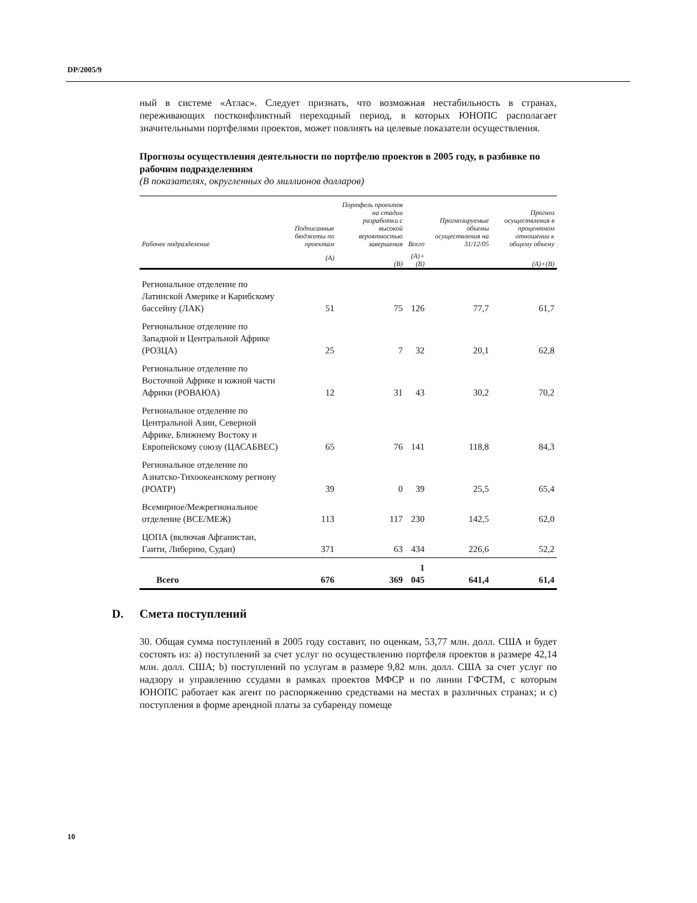DP/2005/9
ный в системе «Атлас». Следует признать, что возможная нестабильность в странах, переживающих постконфликтный переходный период, в которых ЮНОПС располагает значительными портфелями проектов, может повлиять на целевые показатели осуществления.
Прогнозы осуществления деятельности по портфелю проектов в 2005 году, в разбивке по рабочим подразделениям
(В показателях, округленных до миллионов долларов)
| Рабочее подразделение | Подписанные бюджеты по проектам | Портфель проектов на стадии разработки с высокой вероятностью завершения | Всего | Прогнозируемые объемы осуществления на 31/12/05 | Прогноз осуществления в процентном отношении к общему объему |
| --- | --- | --- | --- | --- | --- |
| | (A) | (B) | (A)+(B) | | (A)+(B) |
| Региональное отделение по Латинской Америке и Карибскому бассейну (ЛАК) | 51 | 75 | 126 | 77,7 | 61,7 |
| Региональное отделение по Западной и Центральной Африке (РОЗЦА) | 25 | 7 | 32 | 20,1 | 62,8 |
| Региональное отделение по Восточной Африке и южной части Африки (РОВАЮА) | 12 | 31 | 43 | 30,2 | 70,2 |
| Региональное отделение по Центральной Азии, Северной Африке, Ближнему Востоку и Европейскому союзу (ЦАСАБВЕС) | 65 | 76 | 141 | 118,8 | 84,3 |
| Региональное отделение по Азиатско-Тихоокеанскому региону (РОАТР) | 39 | 0 | 39 | 25,5 | 65,4 |
| Всемирное/Межрегиональное отделение (ВСЕ/МЕЖ) | 113 | 117 | 230 | 142,5 | 62,0 |
| ЦОПА (включая Афганистан, Гаити, Либерию, Судан) | 371 | 63 | 434 | 226,6 | 52,2 |
| Всего | 676 | 369 | 1 045 | 641,4 | 61,4 |
D. Смета поступлений
30. Общая сумма поступлений в 2005 году составит, по оценкам, 53,77 млн. долл. США и будет состоять из: a) поступлений за счет услуг по осуществлению портфеля проектов в размере 42,14 млн. долл. США; b) поступлений по услугам в размере 9,82 млн. долл. США за счет услуг по надзору и управлению ссудами в рамках проектов МФСР и по линии ГФСТМ, с которым ЮНОПС работает как агент по распоряжению средствами на местах в различных странах; и c) поступления в форме арендной платы за субаренду помеще
10